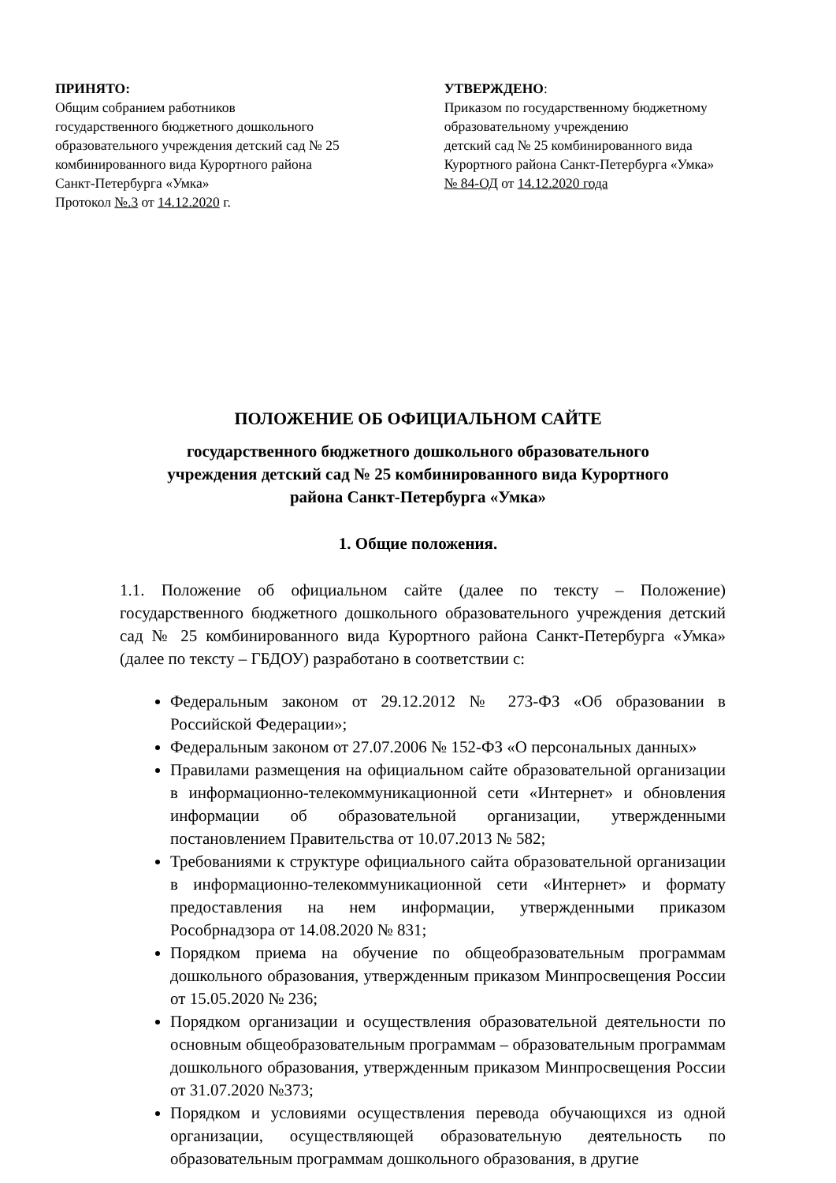ПРИНЯТО:
Общим собранием работников
государственного бюджетного дошкольного
образовательного учреждения детский сад № 25
комбинированного вида Курортного района
Санкт-Петербурга «Умка»
Протокол №.3 от 14.12.2020 г.
УТВЕРЖДЕНО:
Приказом по государственному бюджетному
образовательному учреждению
детский сад № 25 комбинированного вида
Курортного района Санкт-Петербурга «Умка»
№ 84-ОД от 14.12.2020 года
ПОЛОЖЕНИЕ ОБ ОФИЦИАЛЬНОМ САЙТЕ
государственного бюджетного дошкольного образовательного
учреждения детский сад № 25 комбинированного вида Курортного
района Санкт-Петербурга «Умка»
1. Общие положения.
1.1. Положение об официальном сайте (далее по тексту – Положение) государственного бюджетного дошкольного образовательного учреждения детский сад № 25 комбинированного вида Курортного района Санкт-Петербурга «Умка» (далее по тексту – ГБДОУ) разработано в соответствии с:
Федеральным законом от 29.12.2012 № 273-ФЗ «Об образовании в Российской Федерации»;
Федеральным законом от 27.07.2006 № 152-ФЗ «О персональных данных»
Правилами размещения на официальном сайте образовательной организации в информационно-телекоммуникационной сети «Интернет» и обновления информации об образовательной организации, утвержденными постановлением Правительства от 10.07.2013 № 582;
Требованиями к структуре официального сайта образовательной организации в информационно-телекоммуникационной сети «Интернет» и формату предоставления на нем информации, утвержденными приказом Рособрнадзора от 14.08.2020 № 831;
Порядком приема на обучение по общеобразовательным программам дошкольного образования, утвержденным приказом Минпросвещения России от 15.05.2020 № 236;
Порядком организации и осуществления образовательной деятельности по основным общеобразовательным программам – образовательным программам дошкольного образования, утвержденным приказом Минпросвещения России от 31.07.2020 №373;
Порядком и условиями осуществления перевода обучающихся из одной организации, осуществляющей образовательную деятельность по образовательным программам дошкольного образования, в другие